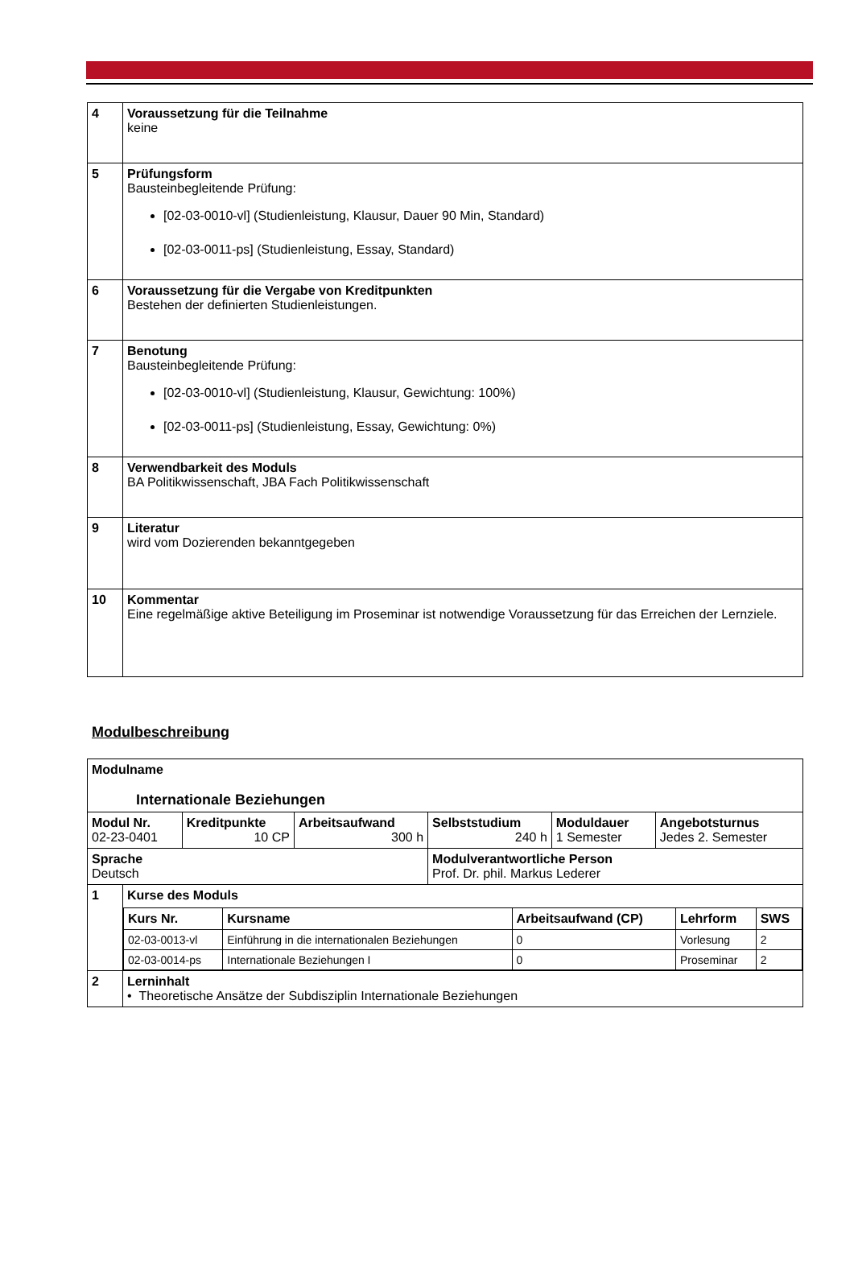| 4 | Voraussetzung für die Teilnahme keine |
| 5 | Prüfungsform Bausteinbegleitende Prüfung: [02-03-0010-vl] (Studienleistung, Klausur, Dauer 90 Min, Standard) [02-03-0011-ps] (Studienleistung, Essay, Standard) |
| 6 | Voraussetzung für die Vergabe von Kreditpunkten Bestehen der definierten Studienleistungen. |
| 7 | Benotung Bausteinbegleitende Prüfung: [02-03-0010-vl] (Studienleistung, Klausur, Gewichtung: 100%) [02-03-0011-ps] (Studienleistung, Essay, Gewichtung: 0%) |
| 8 | Verwendbarkeit des Moduls BA Politikwissenschaft, JBA Fach Politikwissenschaft |
| 9 | Literatur wird vom Dozierenden bekanntgegeben |
| 10 | Kommentar Eine regelmäßige aktive Beteiligung im Proseminar ist notwendige Voraussetzung für das Erreichen der Lernziele. |
Modulbeschreibung
| Modulname Internationale Beziehungen | | | | | |
| Modul Nr. 02-23-0401 | Kreditpunkte 10 CP | Arbeitsaufwand 300 h | Selbststudium 240 h | Moduldauer 1 Semester | Angebotsturnus Jedes 2. Semester |
| Sprache Deutsch | | | Modulverantwortliche Person Prof. Dr. phil. Markus Lederer | | |
| 1 | Kurse des Moduls / Kurs Nr. / Kursname / Arbeitsaufwand (CP) / Lehrform / SWS / / 02-03-0013-vl / Einführung in die internationalen Beziehungen / 0 / Vorlesung / 2 / / 02-03-0014-ps / Internationale Beziehungen I / 0 / Proseminar / 2 / |
| 2 | Lerninhalt • Theoretische Ansätze der Subdisziplin Internationale Beziehungen |